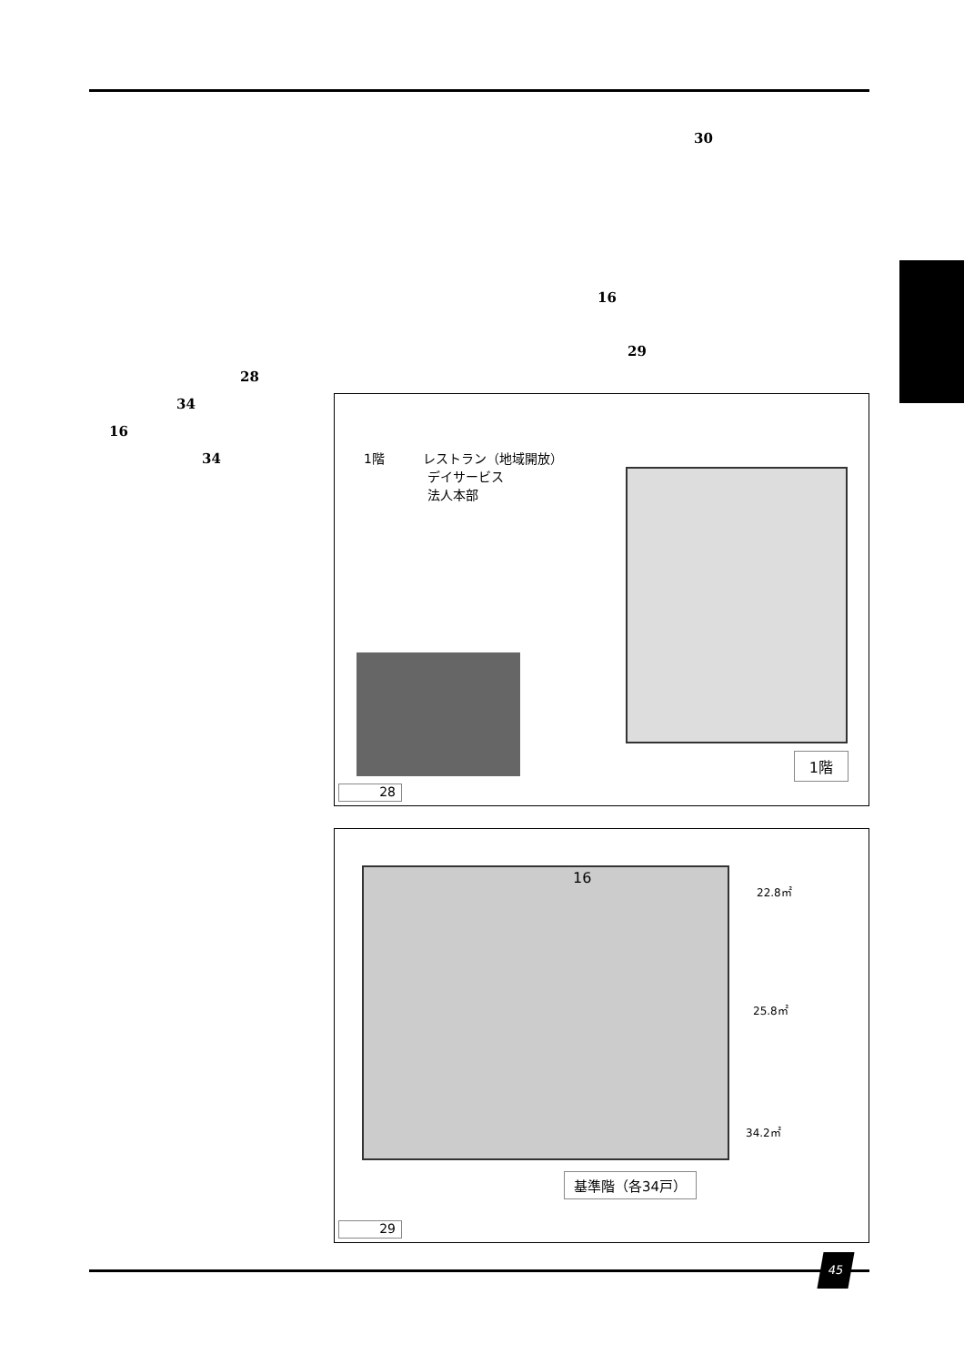30
16
29
28
34
16
34
1階　　　レストラン（地域開放）
　　　　　デイサービス
　　　　　法人本部
1階
28
16
22.8㎡
25.8㎡
34.2㎡
基準階（各34戸）
29
45